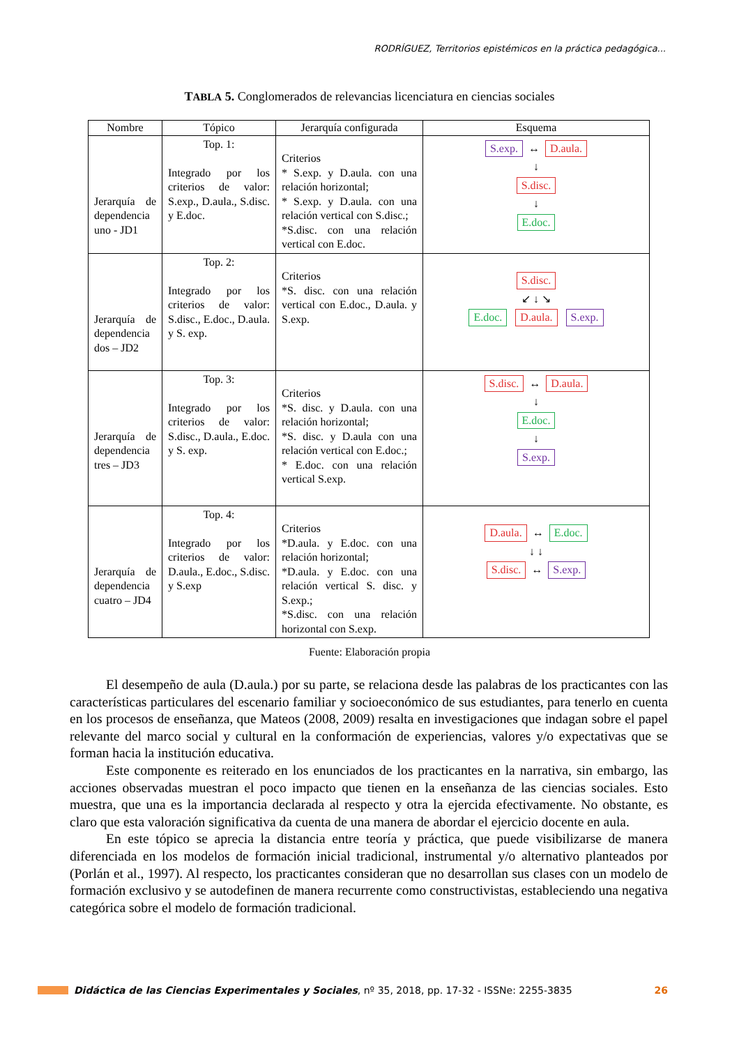RODRÍGUEZ, Territorios epistémicos en la práctica pedagógica...
TABLA 5. Conglomerados de relevancias licenciatura en ciencias sociales
| Nombre | Tópico | Jerarquía configurada | Esquema |
| --- | --- | --- | --- |
| Jerarquía de dependencia uno - JD1 | Top. 1: Integrado por los criterios de valor: S.exp., D.aula., S.disc. y E.doc. | Criterios * S.exp. y D.aula. con una relación horizontal; * S.exp. y D.aula. con una relación vertical con S.disc.; *S.disc. con una relación vertical con E.doc. | S.exp. ↔ D.aula. ↓ S.disc. ↓ E.doc. |
| Jerarquía de dependencia dos – JD2 | Top. 2: Integrado por los criterios de valor: S.disc., E.doc., D.aula. y S. exp. | Criterios *S. disc. con una relación vertical con E.doc., D.aula. y S.exp. | S.disc. ↙ ↓ ↘ E.doc. D.aula. S.exp. |
| Jerarquía de dependencia tres – JD3 | Top. 3: Integrado por los criterios de valor: S.disc., D.aula., E.doc. y S. exp. | Criterios *S. disc. y D.aula. con una relación horizontal; *S. disc. y D.aula con una relación vertical con E.doc.; * E.doc. con una relación vertical S.exp. | S.disc. ↔ D.aula. ↓ E.doc. ↓ S.exp. |
| Jerarquía de dependencia cuatro – JD4 | Top. 4: Integrado por los criterios de valor: D.aula., E.doc., S.disc. y S.exp | Criterios *D.aula. y E.doc. con una relación horizontal; *D.aula. y E.doc. con una relación vertical S. disc. y S.exp.; *S.disc. con una relación horizontal con S.exp. | D.aula. ↔ E.doc. ↓ ↓ S.disc. ↔ S.exp. |
Fuente: Elaboración propia
El desempeño de aula (D.aula.) por su parte, se relaciona desde las palabras de los practicantes con las características particulares del escenario familiar y socioeconómico de sus estudiantes, para tenerlo en cuenta en los procesos de enseñanza, que Mateos (2008, 2009) resalta en investigaciones que indagan sobre el papel relevante del marco social y cultural en la conformación de experiencias, valores y/o expectativas que se forman hacia la institución educativa.
Este componente es reiterado en los enunciados de los practicantes en la narrativa, sin embargo, las acciones observadas muestran el poco impacto que tienen en la enseñanza de las ciencias sociales. Esto muestra, que una es la importancia declarada al respecto y otra la ejercida efectivamente. No obstante, es claro que esta valoración significativa da cuenta de una manera de abordar el ejercicio docente en aula.
En este tópico se aprecia la distancia entre teoría y práctica, que puede visibilizarse de manera diferenciada en los modelos de formación inicial tradicional, instrumental y/o alternativo planteados por (Porlán et al., 1997). Al respecto, los practicantes consideran que no desarrollan sus clases con un modelo de formación exclusivo y se autodefinen de manera recurrente como constructivistas, estableciendo una negativa categórica sobre el modelo de formación tradicional.
Didáctica de las Ciencias Experimentales y Sociales, nº 35, 2018, pp. 17-32 - ISSNe: 2255-3835 26